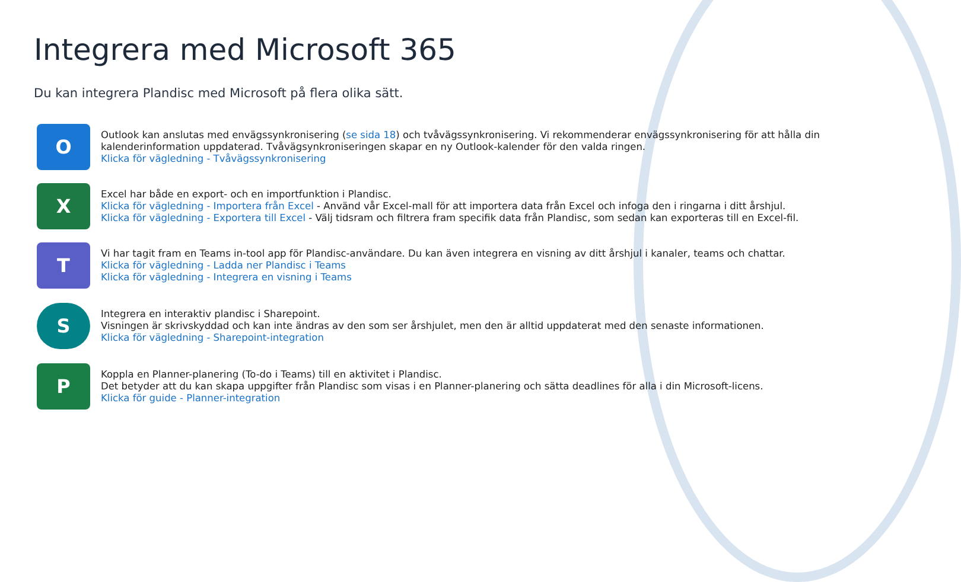Integrera med Microsoft 365
Du kan integrera Plandisc med Microsoft på flera olika sätt.
O
Outlook kan anslutas med envägssynkronisering (se sida 18) och tvåvägssynkronisering. Vi rekommenderar envägssynkronisering för att hålla din kalenderinformation uppdaterad. Tvåvägsynkroniseringen skapar en ny Outlook-kalender för den valda ringen.
Klicka för vägledning - Tvåvägssynkronisering
X
Excel har både en export- och en importfunktion i Plandisc.
Klicka för vägledning - Importera från Excel - Använd vår Excel-mall för att importera data från Excel och infoga den i ringarna i ditt årshjul.
Klicka för vägledning - Exportera till Excel - Välj tidsram och filtrera fram specifik data från Plandisc, som sedan kan exporteras till en Excel-fil.
T
Vi har tagit fram en Teams in-tool app för Plandisc-användare. Du kan även integrera en visning av ditt årshjul i kanaler, teams och chattar.
Klicka för vägledning - Ladda ner Plandisc i Teams
Klicka för vägledning - Integrera en visning i Teams
S
Integrera en interaktiv plandisc i Sharepoint.
Visningen är skrivskyddad och kan inte ändras av den som ser årshjulet, men den är alltid uppdaterat med den senaste informationen.
Klicka för vägledning - Sharepoint-integration
P
Koppla en Planner-planering (To-do i Teams) till en aktivitet i Plandisc.
Det betyder att du kan skapa uppgifter från Plandisc som visas i en Planner-planering och sätta deadlines för alla i din Microsoft-licens.
Klicka för guide - Planner-integration